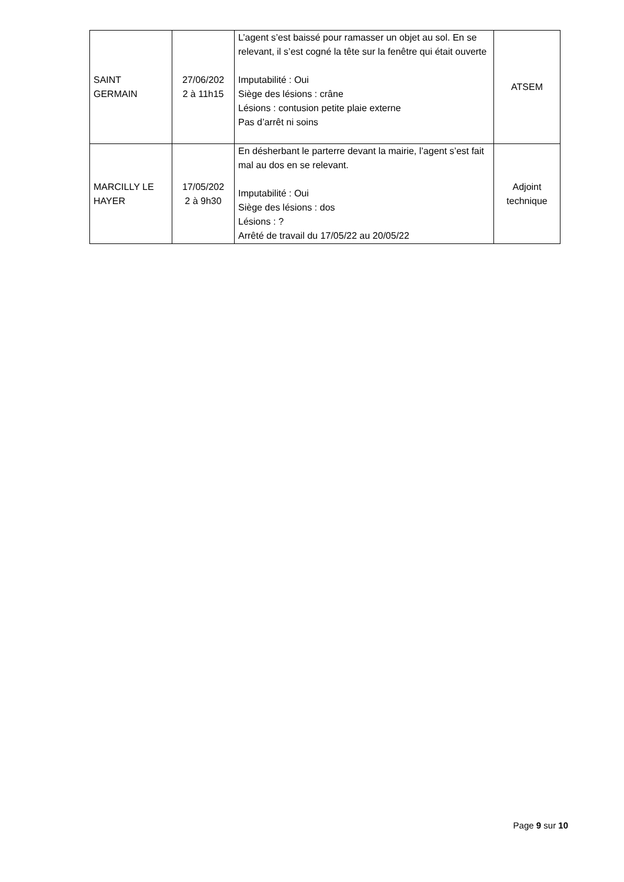| SAINT GERMAIN | 27/06/202 2 à 11h15 | L’agent s’est baissé pour ramasser un objet au sol. En se relevant, il s’est cogné la tête sur la fenêtre qui était ouverte Imputabilité : Oui Siège des lésions : crâne Lésions : contusion petite plaie externe Pas d’arrêt ni soins | ATSEM |
| MARCILLY LE HAYER | 17/05/202 2 à 9h30 | En désherbant le parterre devant la mairie, l’agent s’est fait mal au dos en se relevant. Imputabilité : Oui Siège des lésions : dos Lésions : ? Arrêté de travail du 17/05/22 au 20/05/22 | Adjoint technique |
Page 9 sur 10